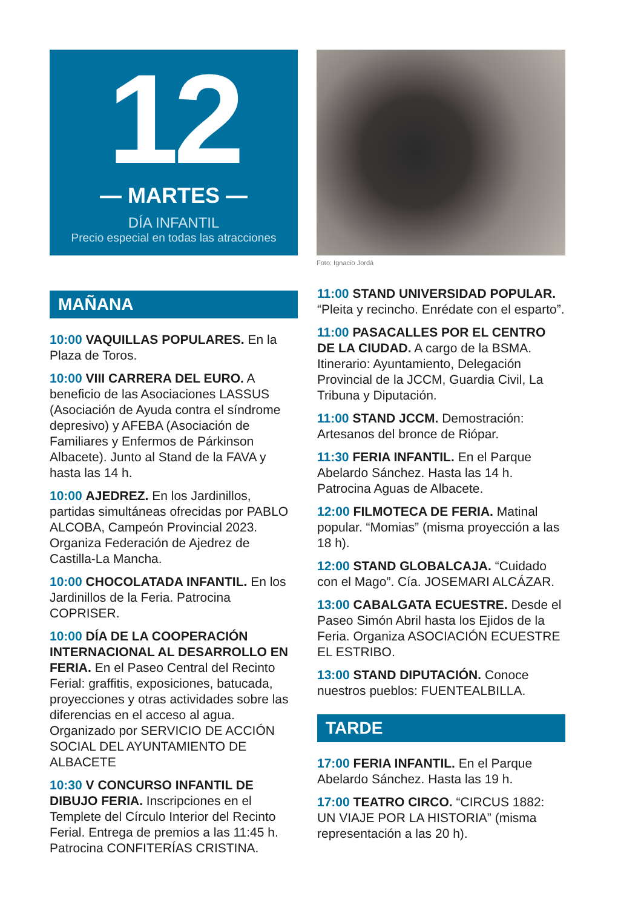12
— MARTES —
DÍA INFANTIL
Precio especial en todas las atracciones
Foto: Ignacio Jordá
MAÑANA
10:00 VAQUILLAS POPULARES. En la Plaza de Toros.
10:00 VIII CARRERA DEL EURO. A beneficio de las Asociaciones LASSUS (Asociación de Ayuda contra el síndrome depresivo) y AFEBA (Asociación de Familiares y Enfermos de Párkinson Albacete). Junto al Stand de la FAVA y hasta las 14 h.
10:00 AJEDREZ. En los Jardinillos, partidas simultáneas ofrecidas por PABLO ALCOBA, Campeón Provincial 2023. Organiza Federación de Ajedrez de Castilla-La Mancha.
10:00 CHOCOLATADA INFANTIL. En los Jardinillos de la Feria. Patrocina COPRISER.
10:00 DÍA DE LA COOPERACIÓN INTERNACIONAL AL DESARROLLO EN FERIA. En el Paseo Central del Recinto Ferial: graffitis, exposiciones, batucada, proyecciones y otras actividades sobre las diferencias en el acceso al agua. Organizado por SERVICIO DE ACCIÓN SOCIAL DEL AYUNTAMIENTO DE ALBACETE
10:30 V CONCURSO INFANTIL DE DIBUJO FERIA. Inscripciones en el Templete del Círculo Interior del Recinto Ferial. Entrega de premios a las 11:45 h. Patrocina CONFITERÍAS CRISTINA.
11:00 STAND UNIVERSIDAD POPULAR. “Pleita y recincho. Enrédate con el esparto”.
11:00 PASACALLES POR EL CENTRO DE LA CIUDAD. A cargo de la BSMA. Itinerario: Ayuntamiento, Delegación Provincial de la JCCM, Guardia Civil, La Tribuna y Diputación.
11:00 STAND JCCM. Demostración: Artesanos del bronce de Riópar.
11:30 FERIA INFANTIL. En el Parque Abelardo Sánchez. Hasta las 14 h. Patrocina Aguas de Albacete.
12:00 FILMOTECA DE FERIA. Matinal popular. “Momias” (misma proyección a las 18 h).
12:00 STAND GLOBALCAJA. “Cuidado con el Mago”. Cía. JOSEMARI ALCÁZAR.
13:00 CABALGATA ECUESTRE. Desde el Paseo Simón Abril hasta los Ejidos de la Feria. Organiza ASOCIACIÓN ECUESTRE EL ESTRIBO.
13:00 STAND DIPUTACIÓN. Conoce nuestros pueblos: FUENTEALBILLA.
TARDE
17:00 FERIA INFANTIL. En el Parque Abelardo Sánchez. Hasta las 19 h.
17:00 TEATRO CIRCO. “CIRCUS 1882: UN VIAJE POR LA HISTORIA” (misma representación a las 20 h).